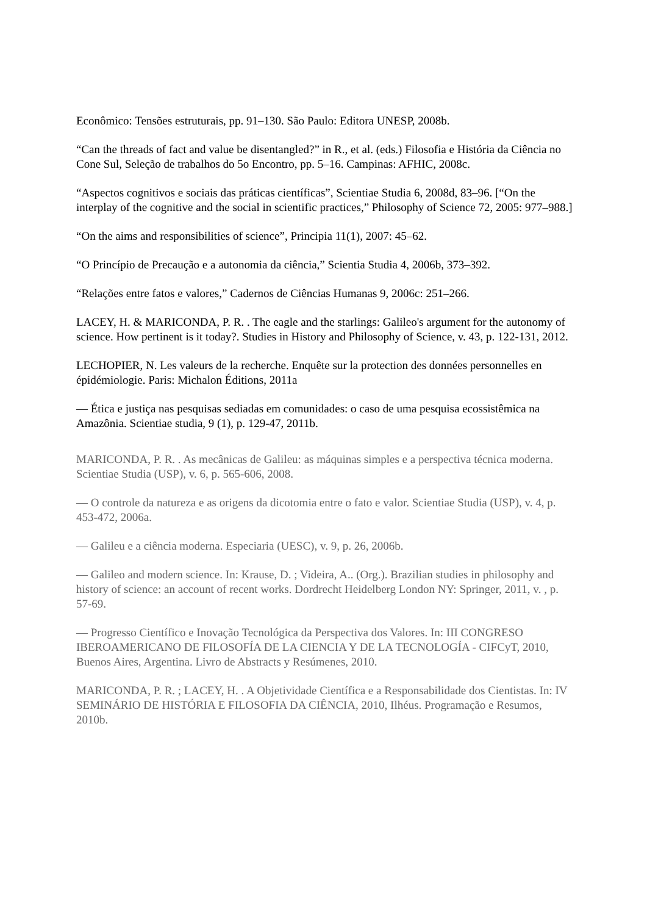Econômico: Tensões estruturais, pp. 91–130. São Paulo: Editora UNESP, 2008b.
“Can the threads of fact and value be disentangled?” in R., et al. (eds.) Filosofia e História da Ciência no Cone Sul, Seleção de trabalhos do 5o Encontro, pp. 5–16. Campinas: AFHIC, 2008c.
“Aspectos cognitivos e sociais das práticas científicas”, Scientiae Studia 6, 2008d, 83–96. [“On the interplay of the cognitive and the social in scientific practices,” Philosophy of Science 72, 2005: 977–988.]
“On the aims and responsibilities of science”, Principia 11(1), 2007: 45–62.
“O Princípio de Precaução e a autonomia da ciência,” Scientia Studia 4, 2006b, 373–392.
“Relações entre fatos e valores,” Cadernos de Ciências Humanas 9, 2006c: 251–266.
LACEY, H. & MARICONDA, P. R. . The eagle and the starlings: Galileo's argument for the autonomy of science. How pertinent is it today?. Studies in History and Philosophy of Science, v. 43, p. 122-131, 2012.
LECHOPIER, N. Les valeurs de la recherche. Enquête sur la protection des données personnelles en épidémiologie. Paris: Michalon Éditions, 2011a
— Ética e justiça nas pesquisas sediadas em comunidades: o caso de uma pesquisa ecossistêmica na Amazônia. Scientiae studia, 9 (1), p. 129-47, 2011b.
MARICONDA, P. R. . As mecânicas de Galileu: as máquinas simples e a perspectiva técnica moderna. Scientiae Studia (USP), v. 6, p. 565-606, 2008.
— O controle da natureza e as origens da dicotomia entre o fato e valor. Scientiae Studia (USP), v. 4, p. 453-472, 2006a.
— Galileu e a ciência moderna. Especiaria (UESC), v. 9, p. 26, 2006b.
— Galileo and modern science. In: Krause, D. ; Videira, A.. (Org.). Brazilian studies in philosophy and history of science: an account of recent works. Dordrecht Heidelberg London NY: Springer, 2011, v. , p. 57-69.
— Progresso Científico e Inovação Tecnológica da Perspectiva dos Valores. In: III CONGRESO IBEROAMERICANO DE FILOSOFÍA DE LA CIENCIA Y DE LA TECNOLOGÍA - CIFCyT, 2010, Buenos Aires, Argentina. Livro de Abstracts y Resúmenes, 2010.
MARICONDA, P. R. ; LACEY, H. . A Objetividade Científica e a Responsabilidade dos Cientistas. In: IV SEMINÁRIO DE HISTÓRIA E FILOSOFIA DA CIÊNCIA, 2010, Ilhéus. Programação e Resumos, 2010b.